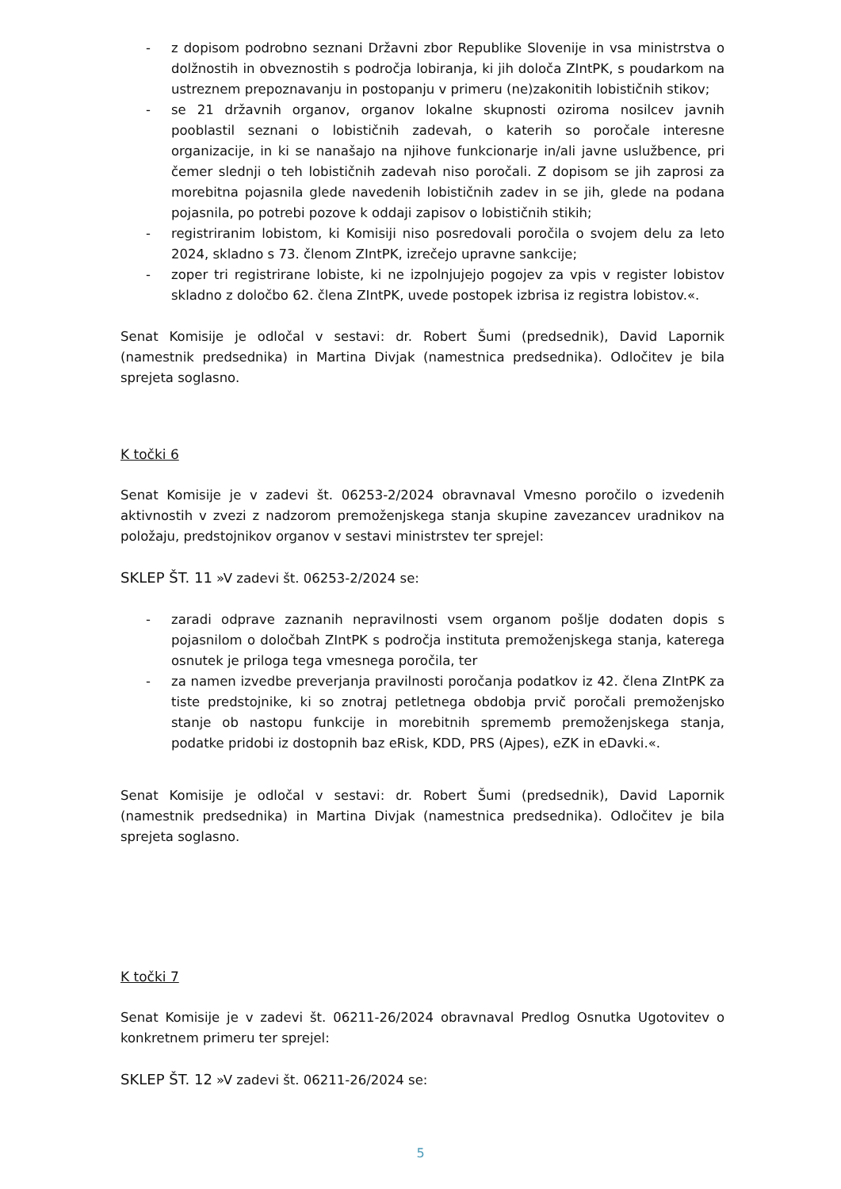- z dopisom podrobno seznani Državni zbor Republike Slovenije in vsa ministrstva o dolžnostih in obveznostih s področja lobiranja, ki jih določa ZIntPK, s poudarkom na ustreznem prepoznavanju in postopanju v primeru (ne)zakonitih lobističnih stikov;
- se 21 državnih organov, organov lokalne skupnosti oziroma nosilcev javnih pooblastil seznani o lobističnih zadevah, o katerih so poročale interesne organizacije, in ki se nanašajo na njihove funkcionarje in/ali javne uslužbence, pri čemer slednji o teh lobističnih zadevah niso poročali. Z dopisom se jih zaprosi za morebitna pojasnila glede navedenih lobističnih zadev in se jih, glede na podana pojasnila, po potrebi pozove k oddaji zapisov o lobističnih stikih;
- registriranim lobistom, ki Komisiji niso posredovali poročila o svojem delu za leto 2024, skladno s 73. členom ZIntPK, izrečejo upravne sankcije;
- zoper tri registrirane lobiste, ki ne izpolnjujejo pogojev za vpis v register lobistov skladno z določbo 62. člena ZIntPK, uvede postopek izbrisa iz registra lobistov.«.
Senat Komisije je odločal v sestavi: dr. Robert Šumi (predsednik), David Lapornik (namestnik predsednika) in Martina Divjak (namestnica predsednika). Odločitev je bila sprejeta soglasno.
K točki 6
Senat Komisije je v zadevi št. 06253-2/2024 obravnaval Vmesno poročilo o izvedenih aktivnostih v zvezi z nadzorom premoženjskega stanja skupine zavezancev uradnikov na položaju, predstojnikov organov v sestavi ministrstev ter sprejel:
SKLEP ŠT. 11 »V zadevi št. 06253-2/2024 se:
- zaradi odprave zaznanih nepravilnosti vsem organom pošlje dodaten dopis s pojasnilom o določbah ZIntPK s področja instituta premoženjskega stanja, katerega osnutek je priloga tega vmesnega poročila, ter
- za namen izvedbe preverjanja pravilnosti poročanja podatkov iz 42. člena ZIntPK za tiste predstojnike, ki so znotraj petletnega obdobja prvič poročali premoženjsko stanje ob nastopu funkcije in morebitnih sprememb premoženjskega stanja, podatke pridobi iz dostopnih baz eRisk, KDD, PRS (Ajpes), eZK in eDavki.«.
Senat Komisije je odločal v sestavi: dr. Robert Šumi (predsednik), David Lapornik (namestnik predsednika) in Martina Divjak (namestnica predsednika). Odločitev je bila sprejeta soglasno.
K točki 7
Senat Komisije je v zadevi št. 06211-26/2024 obravnaval Predlog Osnutka Ugotovitev o konkretnem primeru ter sprejel:
SKLEP ŠT. 12 »V zadevi št. 06211-26/2024 se:
5